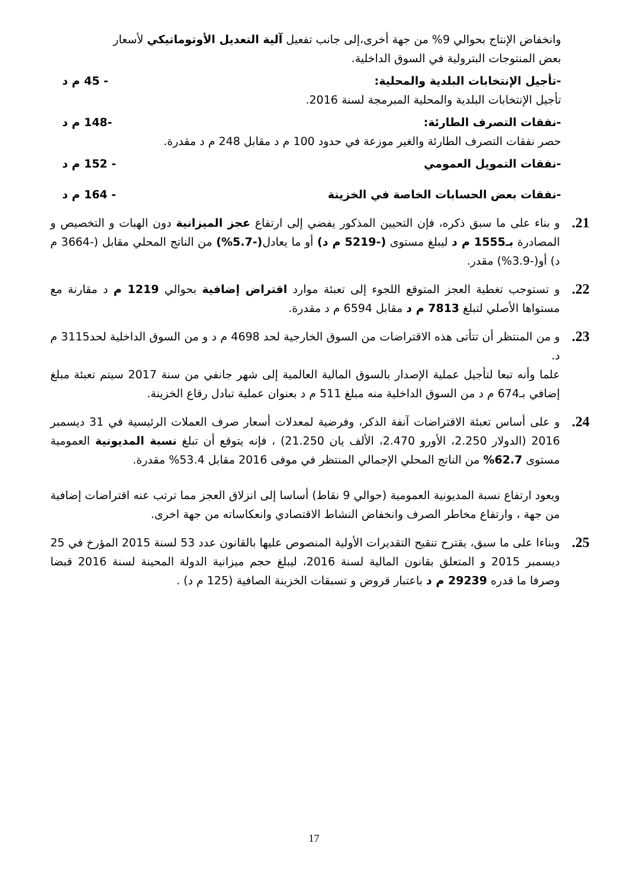وانخفاض الإنتاج بحوالي 9% من جهة أخرى،إلى جانب تفعيل آلية التعديل الأوتوماتيكي لأسعار بعض المنتوجات البترولية في السوق الداخلية.
-تأجيل الإنتخابات البلدية والمحلية: - 45 م د
تأجيل الإنتخابات البلدية والمحلية المبرمجة لسنة 2016.
-نفقات التصرف الطارئة: -148 م د
حصر نفقات التصرف الطارئة والغير موزعة في حدود 100 م د مقابل 248 م د مقدرة.
-نفقات التمويل العمومي - 152 م د
-نفقات بعض الحسابات الخاصة في الخزينة - 164 م د
21.
و بناء على ما سبق ذكره، فإن التحيين المذكور يفضي إلى ارتفاع عجز الميزانية دون الهبات و التخصيص و المصادرة بـ1555 م د ليبلغ مستوى (-5219 م د) أو ما يعادل(-5.7%) من الناتج المحلي مقابل (-3664 م د) أو(-3.9%) مقدر.
22.
و تستوجب تغطية العجز المتوقع اللجوء إلى تعبئة موارد اقتراض إضافية بحوالي 1219 م د مقارنة مع مستواها الأصلي لتبلغ 7813 م د مقابل 6594 م د مقدرة.
23.
و من المنتظر أن تتأتى هذه الاقتراضات من السوق الخارجية لحد 4698 م د و من السوق الداخلية لحد3115 م د.
علما وأنه تبعا لتأجيل عملية الإصدار بالسوق المالية العالمية إلى شهر جانفي من سنة 2017 سيتم تعبئة مبلغ إضافي بـ674 م د من السوق الداخلية منه مبلغ 511 م د بعنوان عملية تبادل رقاع الخزينة.
24.
و على أساس تعبئة الاقتراضات آنفة الذكر، وفرضية لمعدلات أسعار صرف العملات الرئيسية في 31 ديسمبر 2016 (الدولار 2.250، الأورو 2.470، الألف يان 21.250) ، فإنه يتوقع أن تبلغ نسبة المديونية العمومية مستوى 62.7% من الناتج المحلي الإجمالي المنتظر في موفى 2016 مقابل 53.4% مقدرة.
ويعود ارتفاع نسبة المديونية العمومية (حوالي 9 نقاط) أساسا إلى انزلاق العجز مما ترتب عنه اقتراضات إضافية من جهة ، وارتفاع مخاطر الصرف وانخفاض النشاط الاقتصادي وانعكاساته من جهة اخرى.
25.
وبناءا على ما سبق، يقترح تنقيح التقديرات الأولية المنصوص عليها بالقانون عدد 53 لسنة 2015 المؤرخ في 25 ديسمبر 2015 و المتعلق بقانون المالية لسنة 2016، ليبلغ حجم ميزانية الدولة المحينة لسنة 2016 قبضا وصرفا ما قدره 29239 م د باعتبار قروض و تسبقات الخزينة الصافية (125 م د) .
17